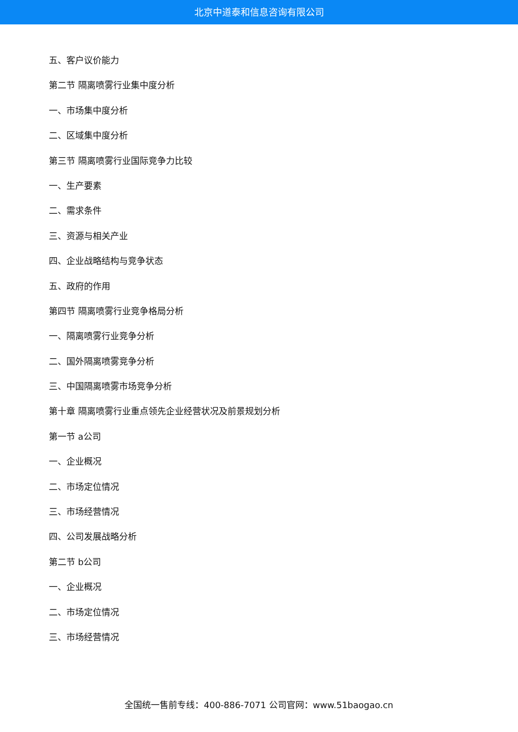北京中道泰和信息咨询有限公司
五、客户议价能力
第二节 隔离喷雾行业集中度分析
一、市场集中度分析
二、区域集中度分析
第三节 隔离喷雾行业国际竞争力比较
一、生产要素
二、需求条件
三、资源与相关产业
四、企业战略结构与竞争状态
五、政府的作用
第四节 隔离喷雾行业竞争格局分析
一、隔离喷雾行业竞争分析
二、国外隔离喷雾竞争分析
三、中国隔离喷雾市场竞争分析
第十章 隔离喷雾行业重点领先企业经营状况及前景规划分析
第一节 a公司
一、企业概况
二、市场定位情况
三、市场经营情况
四、公司发展战略分析
第二节 b公司
一、企业概况
二、市场定位情况
三、市场经营情况
全国统一售前专线：400-886-7071 公司官网：www.51baogao.cn